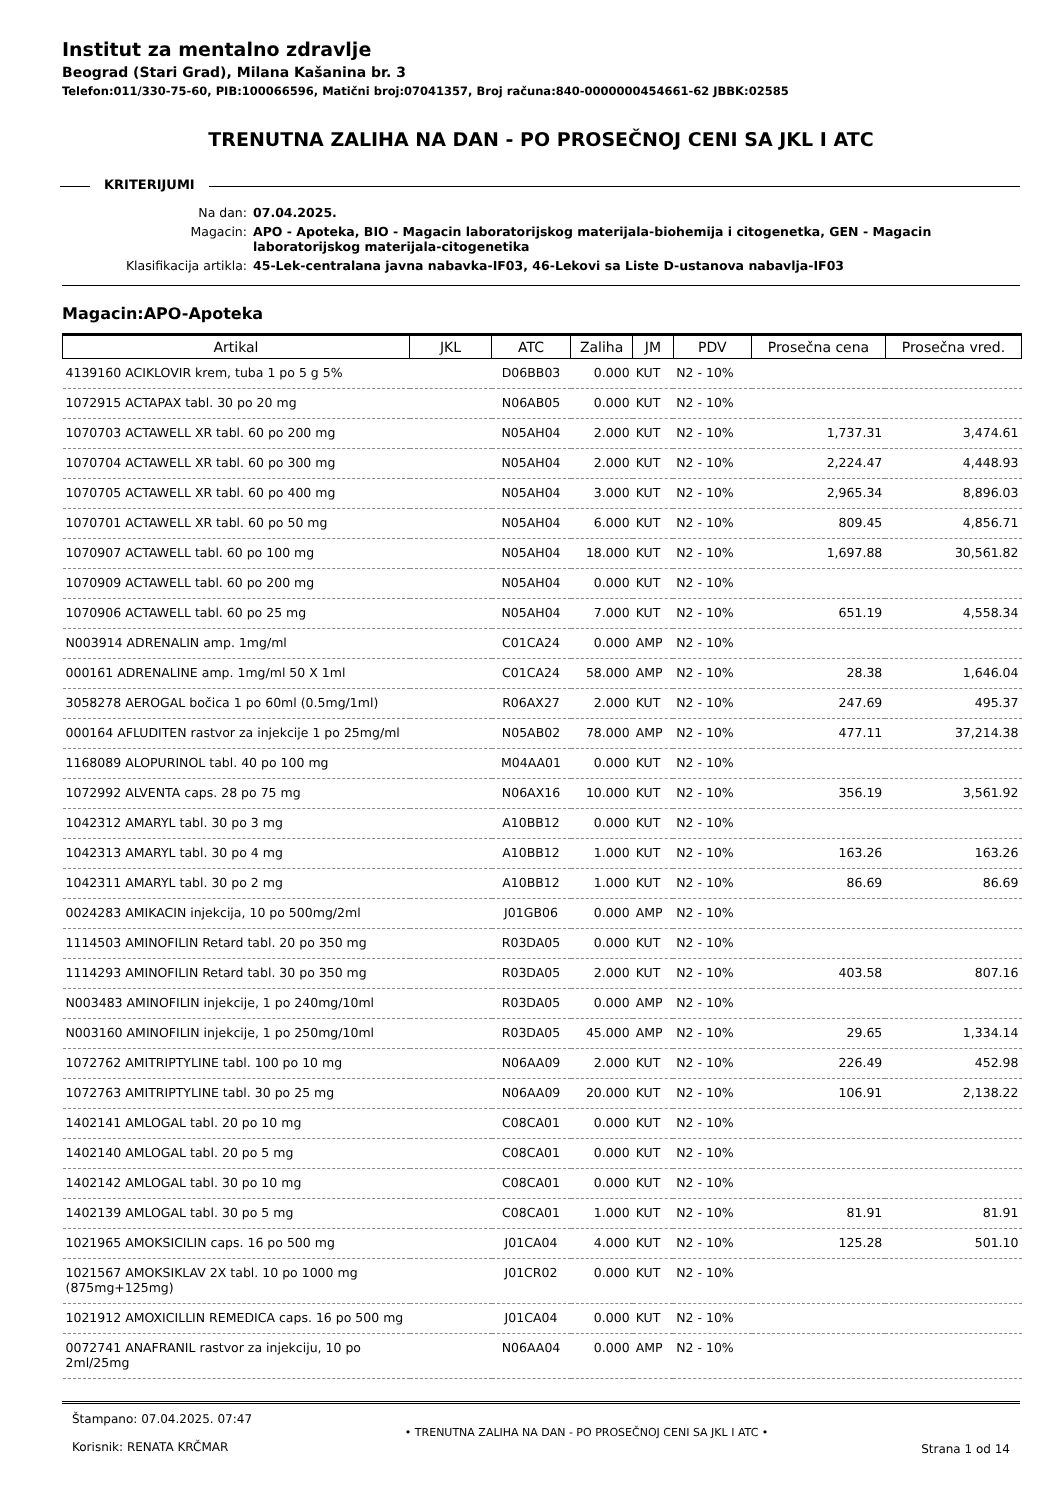Institut za mentalno zdravlje
Beograd (Stari Grad), Milana Kašanina br. 3
Telefon:011/330-75-60, PIB:100066596, Matični broj:07041357, Broj računa:840-0000000454661-62 JBBK:02585
TRENUTNA ZALIHA NA DAN - PO PROSEČNOJ CENI SA JKL I ATC
KRITERIJUMI
Na dan: 07.04.2025.
Magacin: APO - Apoteka, BIO - Magacin laboratorijskog materijala-biohemija i citogenetka, GEN - Magacin laboratorijskog materijala-citogenetika
Klasifikacija artikla: 45-Lek-centralana javna nabavka-IF03, 46-Lekovi sa Liste D-ustanova nabavlja-IF03
Magacin:APO-Apoteka
| Artikal | JKL | ATC | Zaliha | JM | PDV | Prosečna cena | Prosečna vred. |
| --- | --- | --- | --- | --- | --- | --- | --- |
| 4139160 ACIKLOVIR krem, tuba 1 po 5 g 5% | | D06BB03 | 0.000 | KUT | N2 - 10% | | |
| 1072915 ACTAPAX tabl. 30 po 20 mg | | N06AB05 | 0.000 | KUT | N2 - 10% | | |
| 1070703 ACTAWELL XR tabl. 60 po 200 mg | | N05AH04 | 2.000 | KUT | N2 - 10% | 1,737.31 | 3,474.61 |
| 1070704 ACTAWELL XR tabl. 60 po 300 mg | | N05AH04 | 2.000 | KUT | N2 - 10% | 2,224.47 | 4,448.93 |
| 1070705 ACTAWELL XR tabl. 60 po 400 mg | | N05AH04 | 3.000 | KUT | N2 - 10% | 2,965.34 | 8,896.03 |
| 1070701 ACTAWELL XR tabl. 60 po 50 mg | | N05AH04 | 6.000 | KUT | N2 - 10% | 809.45 | 4,856.71 |
| 1070907 ACTAWELL tabl. 60 po 100 mg | | N05AH04 | 18.000 | KUT | N2 - 10% | 1,697.88 | 30,561.82 |
| 1070909 ACTAWELL tabl. 60 po 200 mg | | N05AH04 | 0.000 | KUT | N2 - 10% | | |
| 1070906 ACTAWELL tabl. 60 po 25 mg | | N05AH04 | 7.000 | KUT | N2 - 10% | 651.19 | 4,558.34 |
| N003914 ADRENALIN amp. 1mg/ml | | C01CA24 | 0.000 | AMP | N2 - 10% | | |
| 000161 ADRENALINE amp. 1mg/ml 50 X 1ml | | C01CA24 | 58.000 | AMP | N2 - 10% | 28.38 | 1,646.04 |
| 3058278 AEROGAL bočica 1 po 60ml (0.5mg/1ml) | | R06AX27 | 2.000 | KUT | N2 - 10% | 247.69 | 495.37 |
| 000164 AFLUDITEN rastvor za injekcije 1 po 25mg/ml | | N05AB02 | 78.000 | AMP | N2 - 10% | 477.11 | 37,214.38 |
| 1168089 ALOPURINOL tabl. 40 po 100 mg | | M04AA01 | 0.000 | KUT | N2 - 10% | | |
| 1072992 ALVENTA caps. 28 po 75 mg | | N06AX16 | 10.000 | KUT | N2 - 10% | 356.19 | 3,561.92 |
| 1042312 AMARYL tabl. 30 po 3 mg | | A10BB12 | 0.000 | KUT | N2 - 10% | | |
| 1042313 AMARYL tabl. 30 po 4 mg | | A10BB12 | 1.000 | KUT | N2 - 10% | 163.26 | 163.26 |
| 1042311 AMARYL tabl. 30 po 2 mg | | A10BB12 | 1.000 | KUT | N2 - 10% | 86.69 | 86.69 |
| 0024283 AMIKACIN injekcija, 10 po 500mg/2ml | | J01GB06 | 0.000 | AMP | N2 - 10% | | |
| 1114503 AMINOFILIN Retard tabl. 20 po 350 mg | | R03DA05 | 0.000 | KUT | N2 - 10% | | |
| 1114293 AMINOFILIN Retard tabl. 30 po 350 mg | | R03DA05 | 2.000 | KUT | N2 - 10% | 403.58 | 807.16 |
| N003483 AMINOFILIN injekcije, 1 po 240mg/10ml | | R03DA05 | 0.000 | AMP | N2 - 10% | | |
| N003160 AMINOFILIN injekcije, 1 po 250mg/10ml | | R03DA05 | 45.000 | AMP | N2 - 10% | 29.65 | 1,334.14 |
| 1072762 AMITRIPTYLINE tabl. 100 po 10 mg | | N06AA09 | 2.000 | KUT | N2 - 10% | 226.49 | 452.98 |
| 1072763 AMITRIPTYLINE tabl. 30 po 25 mg | | N06AA09 | 20.000 | KUT | N2 - 10% | 106.91 | 2,138.22 |
| 1402141 AMLOGAL tabl. 20 po 10 mg | | C08CA01 | 0.000 | KUT | N2 - 10% | | |
| 1402140 AMLOGAL tabl. 20 po 5 mg | | C08CA01 | 0.000 | KUT | N2 - 10% | | |
| 1402142 AMLOGAL tabl. 30 po 10 mg | | C08CA01 | 0.000 | KUT | N2 - 10% | | |
| 1402139 AMLOGAL tabl. 30 po 5 mg | | C08CA01 | 1.000 | KUT | N2 - 10% | 81.91 | 81.91 |
| 1021965 AMOKSICILIN caps. 16 po 500 mg | | J01CA04 | 4.000 | KUT | N2 - 10% | 125.28 | 501.10 |
| 1021567 AMOKSIKLAV 2X tabl. 10 po 1000 mg (875mg+125mg) | | J01CR02 | 0.000 | KUT | N2 - 10% | | |
| 1021912 AMOXICILLIN REMEDICA caps. 16 po 500 mg | | J01CA04 | 0.000 | KUT | N2 - 10% | | |
| 0072741 ANAFRANIL rastvor za injekciju, 10 po 2ml/25mg | | N06AA04 | 0.000 | AMP | N2 - 10% | | |
Štampano: 07.04.2025. 07:47
Korisnik: RENATA KRČMAR
• TRENUTNA ZALIHA NA DAN - PO PROSEČNOJ CENI SA JKL I ATC •
Strana 1 od 14